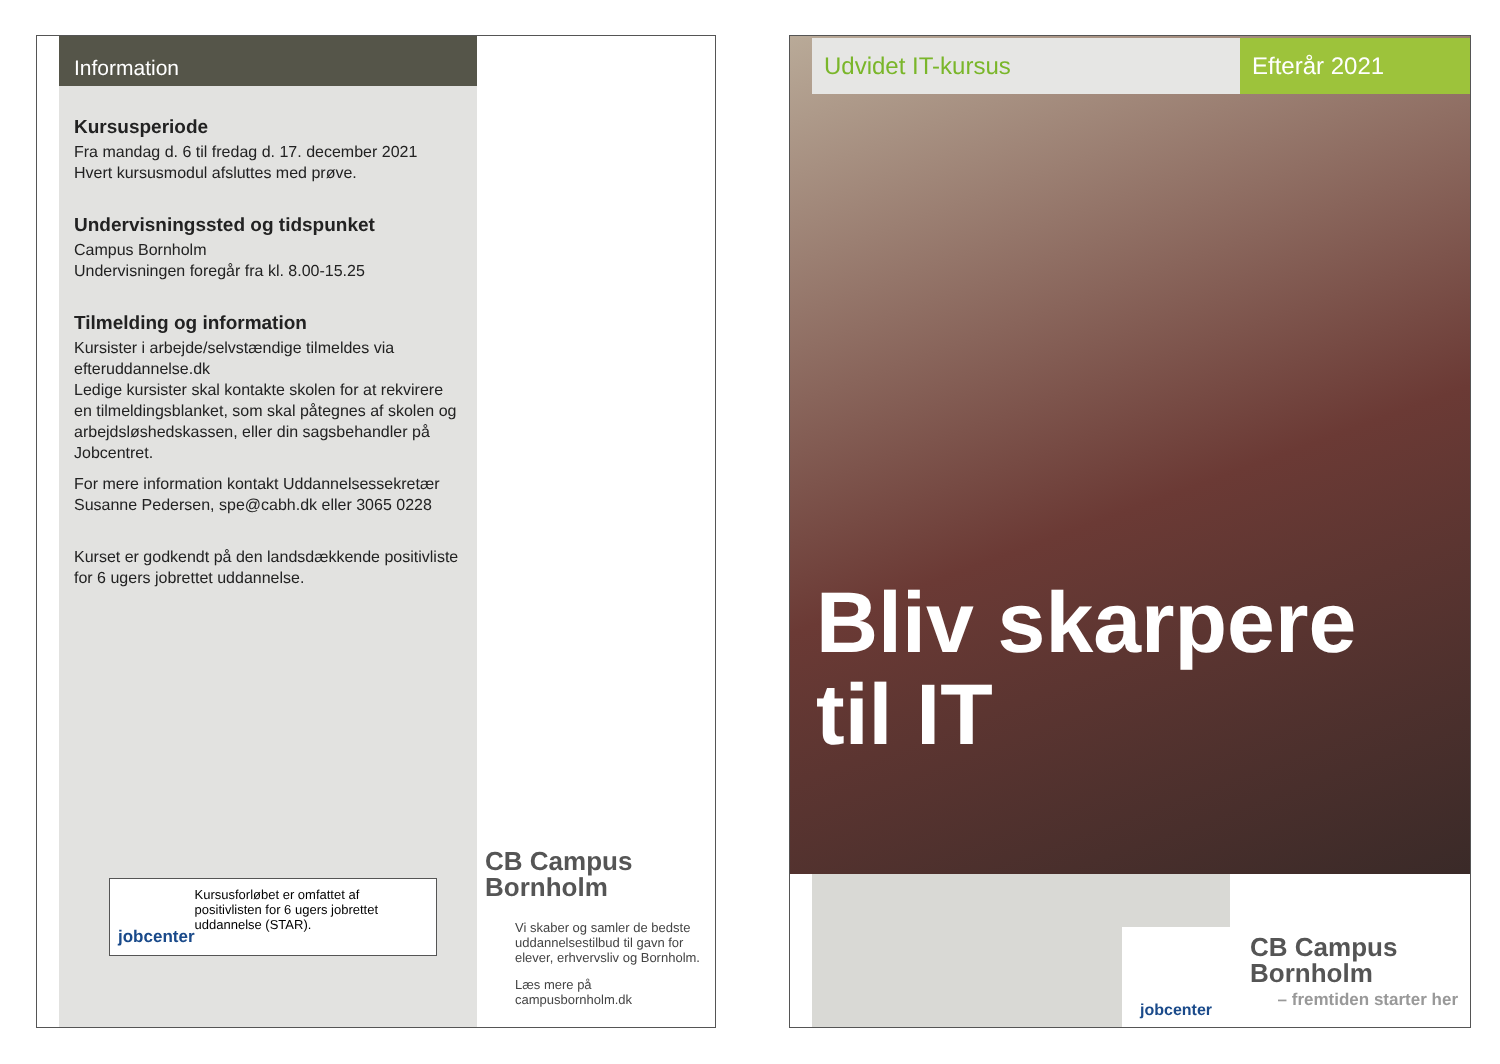Information
Kursusperiode
Fra mandag d. 6 til fredag d. 17. december 2021
Hvert kursusmodul afsluttes med prøve.
Undervisningssted og tidspunket
Campus Bornholm
Undervisningen foregår fra kl. 8.00-15.25
Tilmelding og information
Kursister i arbejde/selvstændige tilmeldes via efteruddannelse.dk
Ledige kursister skal kontakte skolen for at rekvirere en tilmeldingsblanket, som skal påtegnes af skolen og arbejdsløshedskassen, eller din sagsbehandler på Jobcentret.
For mere information kontakt Uddannelsessekretær Susanne Pedersen, spe@cabh.dk eller 3065 0228
Kurset er godkendt på den landsdækkende positivliste for 6 ugers jobrettet uddannelse.
jobcenter
Kursusforløbet er omfattet af positivlisten for 6 ugers jobrettet uddannelse (STAR).
CB Campus
Bornholm
Vi skaber og samler de bedste uddannelsestilbud til gavn for elever, erhvervsliv og Bornholm.
Læs mere på campusbornholm.dk
Udvidet IT-kursus Efterår 2021
Bliv skarpere
til IT
jobcenter
CB Campus
Bornholm
– fremtiden starter her